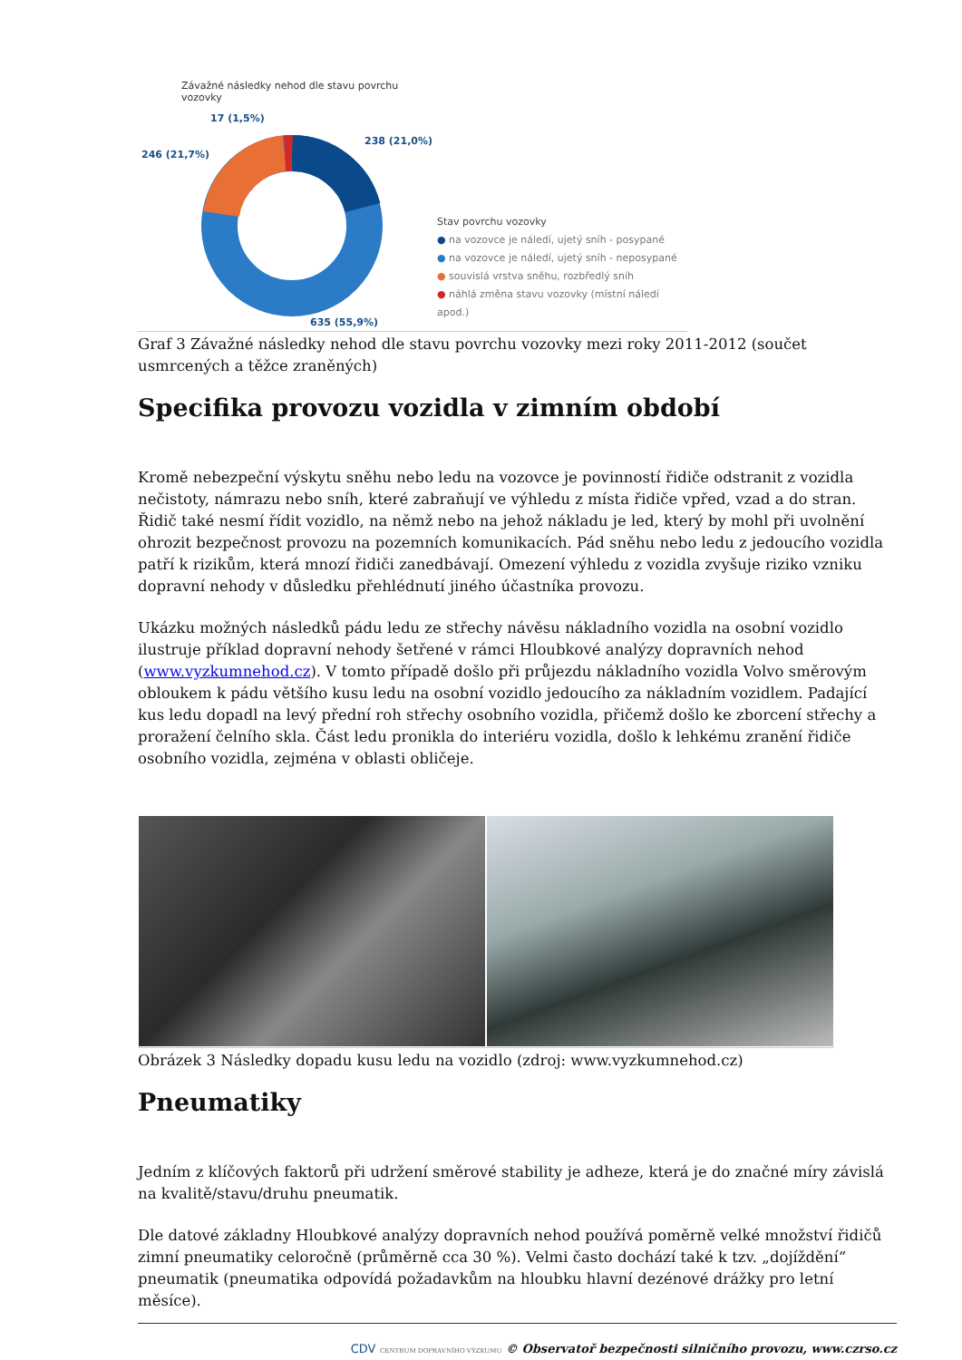Závažné následky nehod dle stavu povrchu vozovky
17 (1,5%)
238 (21,0%)
246 (21,7%)
635 (55,9%)
Stav povrchu vozovky
● na vozovce je náledí, ujetý sníh - posypané
● na vozovce je náledí, ujetý sníh - neposypané
● souvislá vrstva sněhu, rozbředlý sníh
● náhlá změna stavu vozovky (místní náledí apod.)
Graf 3 Závažné následky nehod dle stavu povrchu vozovky mezi roky 2011-2012 (součet usmrcených a těžce zraněných)
Specifika provozu vozidla v zimním období
Kromě nebezpeční výskytu sněhu nebo ledu na vozovce je povinností řidiče odstranit z vozidla nečistoty, námrazu nebo sníh, které zabraňují ve výhledu z místa řidiče vpřed, vzad a do stran. Řidič také nesmí řídit vozidlo, na němž nebo na jehož nákladu je led, který by mohl při uvolnění ohrozit bezpečnost provozu na pozemních komunikacích. Pád sněhu nebo ledu z jedoucího vozidla patří k rizikům, která mnozí řidiči zanedbávají. Omezení výhledu z vozidla zvyšuje riziko vzniku dopravní nehody v důsledku přehlédnutí jiného účastníka provozu.
Ukázku možných následků pádu ledu ze střechy návěsu nákladního vozidla na osobní vozidlo ilustruje příklad dopravní nehody šetřené v rámci Hloubkové analýzy dopravních nehod (www.vyzkumnehod.cz). V tomto případě došlo při průjezdu nákladního vozidla Volvo směrovým obloukem k pádu většího kusu ledu na osobní vozidlo jedoucího za nákladním vozidlem. Padající kus ledu dopadl na levý přední roh střechy osobního vozidla, přičemž došlo ke zborcení střechy a proražení čelního skla. Část ledu pronikla do interiéru vozidla, došlo k lehkému zranění řidiče osobního vozidla, zejména v oblasti obličeje.
Obrázek 3 Následky dopadu kusu ledu na vozidlo (zdroj: www.vyzkumnehod.cz)
Pneumatiky
Jedním z klíčových faktorů při udržení směrové stability je adheze, která je do značné míry závislá na kvalitě/stavu/druhu pneumatik.
Dle datové základny Hloubkové analýzy dopravních nehod používá poměrně velké množství řidičů zimní pneumatiky celoročně (průměrně cca 30 %). Velmi často dochází také k tzv. „dojíždění“ pneumatik (pneumatika odpovídá požadavkům na hloubku hlavní dezénové drážky pro letní měsíce).
CDV CENTRUM DOPRAVNÍHO VÝZKUMU © Observatoř bezpečnosti silničního provozu, www.czrso.cz